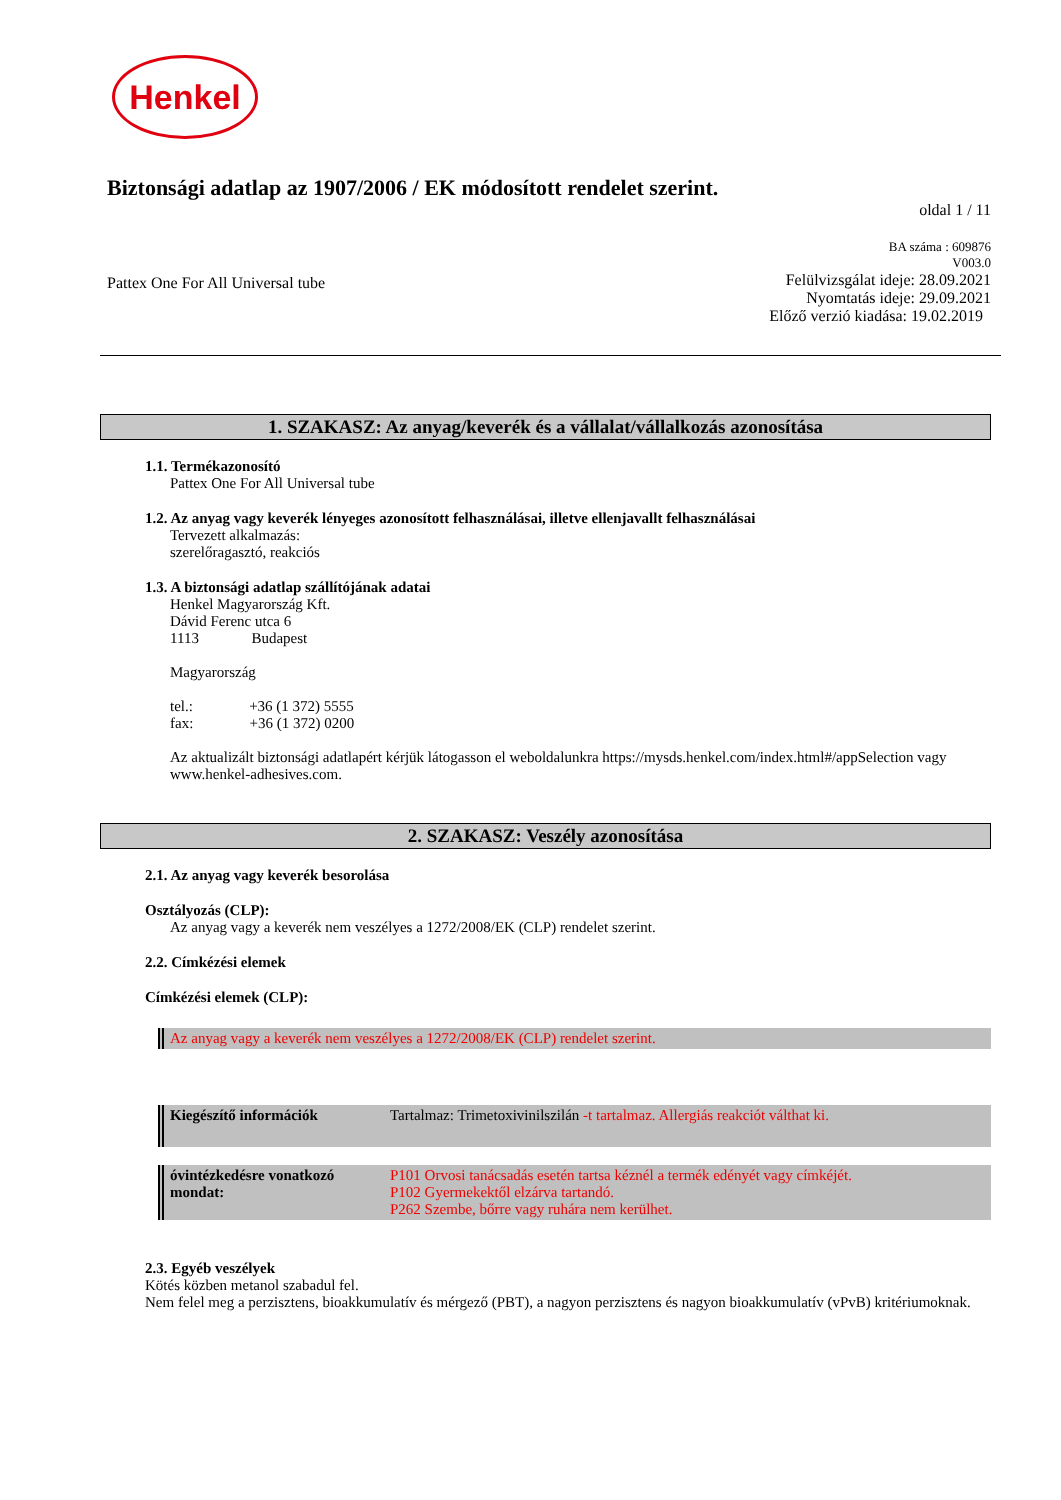Henkel
Biztonsági adatlap az 1907/2006 / EK módosított rendelet szerint.
oldal 1 / 11
Pattex One For All Universal tube
BA száma : 609876
V003.0
Felülvizsgálat ideje: 28.09.2021
Nyomtatás ideje: 29.09.2021
Előző verzió kiadása: 19.02.2019
1. SZAKASZ: Az anyag/keverék és a vállalat/vállalkozás azonosítása
1.1. Termékazonosító
Pattex One For All Universal tube
1.2. Az anyag vagy keverék lényeges azonosított felhasználásai, illetve ellenjavallt felhasználásai
Tervezett alkalmazás:
szerelőragasztó, reakciós
1.3. A biztonsági adatlap szállítójának adatai
Henkel Magyarország Kft.
Dávid Ferenc utca 6
1113 Budapest
Magyarország
tel.: +36 (1 372) 5555
fax: +36 (1 372) 0200
Az aktualizált biztonsági adatlapért kérjük látogasson el weboldalunkra https://mysds.henkel.com/index.html#/appSelection vagy www.henkel-adhesives.com.
2. SZAKASZ: Veszély azonosítása
2.1. Az anyag vagy keverék besorolása
Osztályozás (CLP):
Az anyag vagy a keverék nem veszélyes a 1272/2008/EK (CLP) rendelet szerint.
2.2. Címkézési elemek
Címkézési elemek (CLP):
Az anyag vagy a keverék nem veszélyes a 1272/2008/EK (CLP) rendelet szerint.
Kiegészítő információk Tartalmaz: Trimetoxivinilszilán -t tartalmaz. Allergiás reakciót válthat ki.
óvintézkedésre vonatkozó mondat:
P101 Orvosi tanácsadás esetén tartsa kéznél a termék edényét vagy címkéjét.
P102 Gyermekektől elzárva tartandó.
P262 Szembe, bőrre vagy ruhára nem kerülhet.
2.3. Egyéb veszélyek
Kötés közben metanol szabadul fel.
Nem felel meg a perzisztens, bioakkumulatív és mérgező (PBT), a nagyon perzisztens és nagyon bioakkumulatív (vPvB) kritériumoknak.